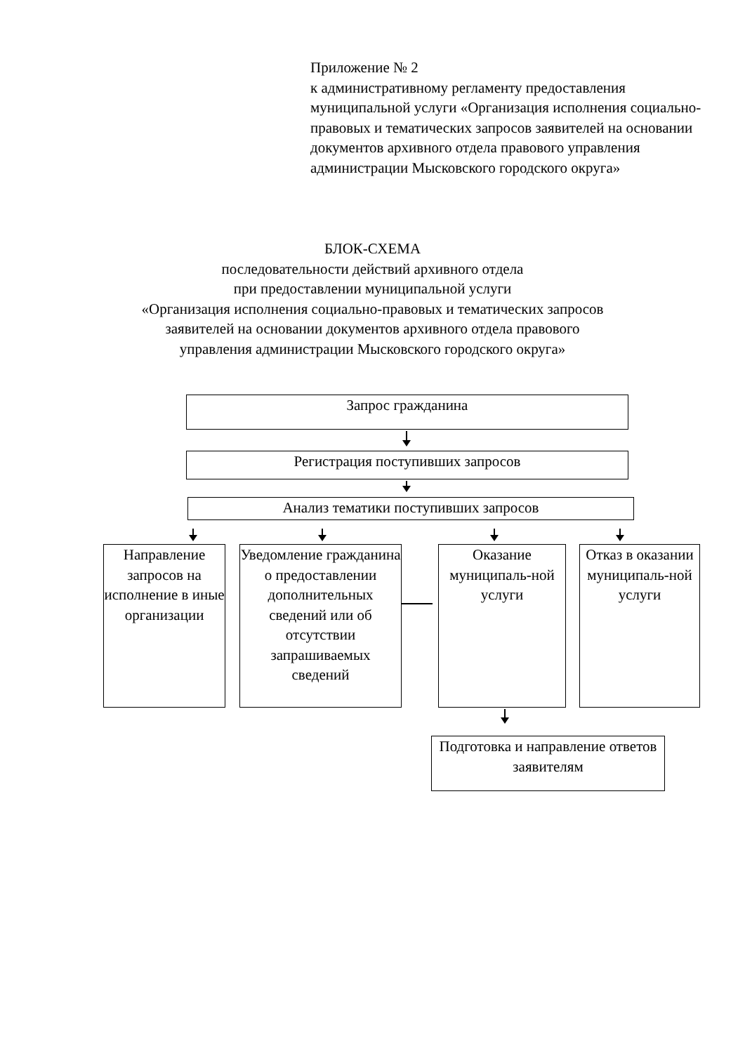Приложение № 2
к административному регламенту предоставления муниципальной услуги «Организация исполнения социально-правовых и тематических запросов заявителей на основании документов архивного отдела правового управления администрации Мысковского городского округа»
БЛОК-СХЕМА
последовательности действий архивного отдела
при предоставлении муниципальной услуги
«Организация исполнения социально-правовых и тематических запросов
заявителей на основании документов архивного отдела правового
управления администрации Мысковского городского округа»
Запрос гражданина
Регистрация поступивших запросов
Анализ тематики поступивших запросов
Направление запросов на исполнение в иные организации
Уведомление гражданина о предоставлении дополнительных сведений или об отсутствии запрашиваемых сведений
Оказание муниципаль-ной услуги
Отказ в оказании муниципаль-ной услуги
Подготовка и направление ответов заявителям